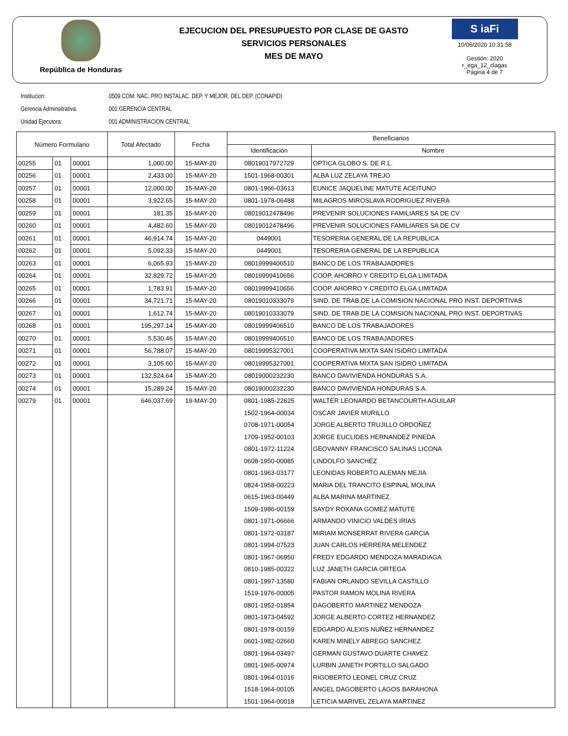República de Honduras
EJECUCION DEL PRESUPUESTO POR CLASE DE GASTO
SERVICIOS PERSONALES
MES DE MAYO
S iaFi
10/06/2020 10:31:58
Gestión: 2020
r_ega_12_clagas
Página 4 de 7
Institucion: 0509 COM. NAC. PRO INSTALAC. DEP. Y MEJOR. DEL DEP. (CONAPID)
Gerencia Adminsitrativa: 001 GERENCIA CENTRAL
Unidad Ejecutora: 001 ADMINISTRACION CENTRAL
| Número Formulario | | | Total Afectado | Fecha | Beneficiarios | |
| --- | --- | --- | --- | --- | --- | --- |
| | | | | | Identificación | Nombre |
| 00255 | 01 | 00001 | 1,000.00 | 15-MAY-20 | 08019017972729 | OPTICA GLOBO S. DE R.L. |
| 00256 | 01 | 00001 | 2,433.00 | 15-MAY-20 | 1501-1968-00301 | ALBA LUZ ZELAYA TREJO |
| 00257 | 01 | 00001 | 12,000.00 | 15-MAY-20 | 0801-1966-03613 | EUNICE JAQUELINE MATUTE ACEITUNO |
| 00258 | 01 | 00001 | 3,922.65 | 15-MAY-20 | 0801-1978-06488 | MILAGROS MIROSLAVA RODRIGUEZ RIVERA |
| 00259 | 01 | 00001 | 181.35 | 15-MAY-20 | 08019012478496 | PREVENIR SOLUCIONES FAMILIARES SA DE CV |
| 00260 | 01 | 00001 | 4,482.60 | 15-MAY-20 | 08019012478496 | PREVENIR SOLUCIONES FAMILIARES SA DE CV |
| 00261 | 01 | 00001 | 46,914.74 | 15-MAY-20 | 0449001 | TESORERIA GENERAL DE LA REPUBLICA |
| 00262 | 01 | 00001 | 5,092.33 | 15-MAY-20 | 0449001 | TESORERIA GENERAL DE LA REPUBLICA |
| 00263 | 01 | 00001 | 6,065.93 | 15-MAY-20 | 08019999406510 | BANCO DE LOS TRABAJADORES |
| 00264 | 01 | 00001 | 32,829.72 | 15-MAY-20 | 08019999410656 | COOP. AHORRO Y CREDITO ELGA LIMITADA |
| 00265 | 01 | 00001 | 1,783.91 | 15-MAY-20 | 08019999410656 | COOP. AHORRO Y CREDITO ELGA LIMITADA |
| 00266 | 01 | 00001 | 34,721.71 | 15-MAY-20 | 08019010333079 | SIND. DE TRAB.DE LA COMISION NACIONAL PRO INST. DEPORTIVAS |
| 00267 | 01 | 00001 | 1,612.74 | 15-MAY-20 | 08019010333079 | SIND. DE TRAB.DE LA COMISION NACIONAL PRO INST. DEPORTIVAS |
| 00268 | 01 | 00001 | 195,297.14 | 15-MAY-20 | 08019999406510 | BANCO DE LOS TRABAJADORES |
| 00270 | 01 | 00001 | 5,530.46 | 15-MAY-20 | 08019999406510 | BANCO DE LOS TRABAJADORES |
| 00271 | 01 | 00001 | 56,788.07 | 15-MAY-20 | 08019995327001 | COOPERATIVA MIXTA SAN ISIDRO LIMITADA |
| 00272 | 01 | 00001 | 3,105.60 | 15-MAY-20 | 08019995327001 | COOPERATIVA MIXTA SAN ISIDRO LIMITADA |
| 00273 | 01 | 00001 | 132,524.64 | 15-MAY-20 | 08019000232230 | BANCO DAVIVIENDA HONDURAS S.A. |
| 00274 | 01 | 00001 | 15,289.24 | 15-MAY-20 | 08019000232230 | BANCO DAVIVIENDA HONDURAS S.A. |
| 00279 | 01 | 00001 | 646,037.69 | 19-MAY-20 | 0801-1985-22625 | WALTER LEONARDO BETANCOURTH AGUILAR |
| | | | | | 1502-1964-00034 | OSCAR JAVIER MURILLO |
| | | | | | 0708-1971-00054 | JORGE ALBERTO TRUJILLO ORDOÑEZ |
| | | | | | 1709-1952-00103 | JORGE EUCLIDES HERNANDEZ PINEDA |
| | | | | | 0801-1972-11224 | GEOVANNY FRANCISCO SALINAS LICONA |
| | | | | | 0608-1950-00085 | LINDOLFO SANCHEZ |
| | | | | | 0801-1963-03177 | LEONIDAS ROBERTO ALEMAN MEJIA |
| | | | | | 0824-1958-00223 | MARIA DEL TRANCITO ESPINAL MOLINA |
| | | | | | 0615-1963-00449 | ALBA MARINA MARTINEZ |
| | | | | | 1509-1986-00159 | SAYDY ROXANA GOMEZ MATUTE |
| | | | | | 0801-1971-06666 | ARMANDO VINICIO VALDES IRIAS |
| | | | | | 0801-1972-03187 | MIRIAM MONSERRAT RIVERA GARCIA |
| | | | | | 0801-1994-07523 | JUAN CARLOS HERRERA MELENDEZ |
| | | | | | 0801-1967-06950 | FREDY EDGARDO MENDOZA MARADIAGA |
| | | | | | 0810-1985-00322 | LUZ JANETH GARCIA ORTEGA |
| | | | | | 0801-1997-13580 | FABIAN ORLANDO SEVILLA CASTILLO |
| | | | | | 1519-1976-00005 | PASTOR RAMON MOLINA RIVERA |
| | | | | | 0801-1952-01854 | DAGOBERTO MARTINEZ MENDOZA |
| | | | | | 0801-1973-04592 | JORGE ALBERTO CORTEZ HERNANDEZ |
| | | | | | 0801-1978-00159 | EDGARDO ALEXIS NUÑEZ HERNANDEZ |
| | | | | | 0601-1982-02660 | KAREN MINELY ABREGO SANCHEZ |
| | | | | | 0801-1964-03497 | GERMAN GUSTAVO DUARTE CHAVEZ |
| | | | | | 0801-1965-00974 | LURBIN JANETH PORTILLO SALGADO |
| | | | | | 0801-1964-01016 | RIGOBERTO LEONEL CRUZ CRUZ |
| | | | | | 1518-1964-00105 | ANGEL DAGOBERTO LAGOS BARAHONA |
| | | | | | 1501-1964-00018 | LETICIA MARIVEL ZELAYA MARTINEZ |